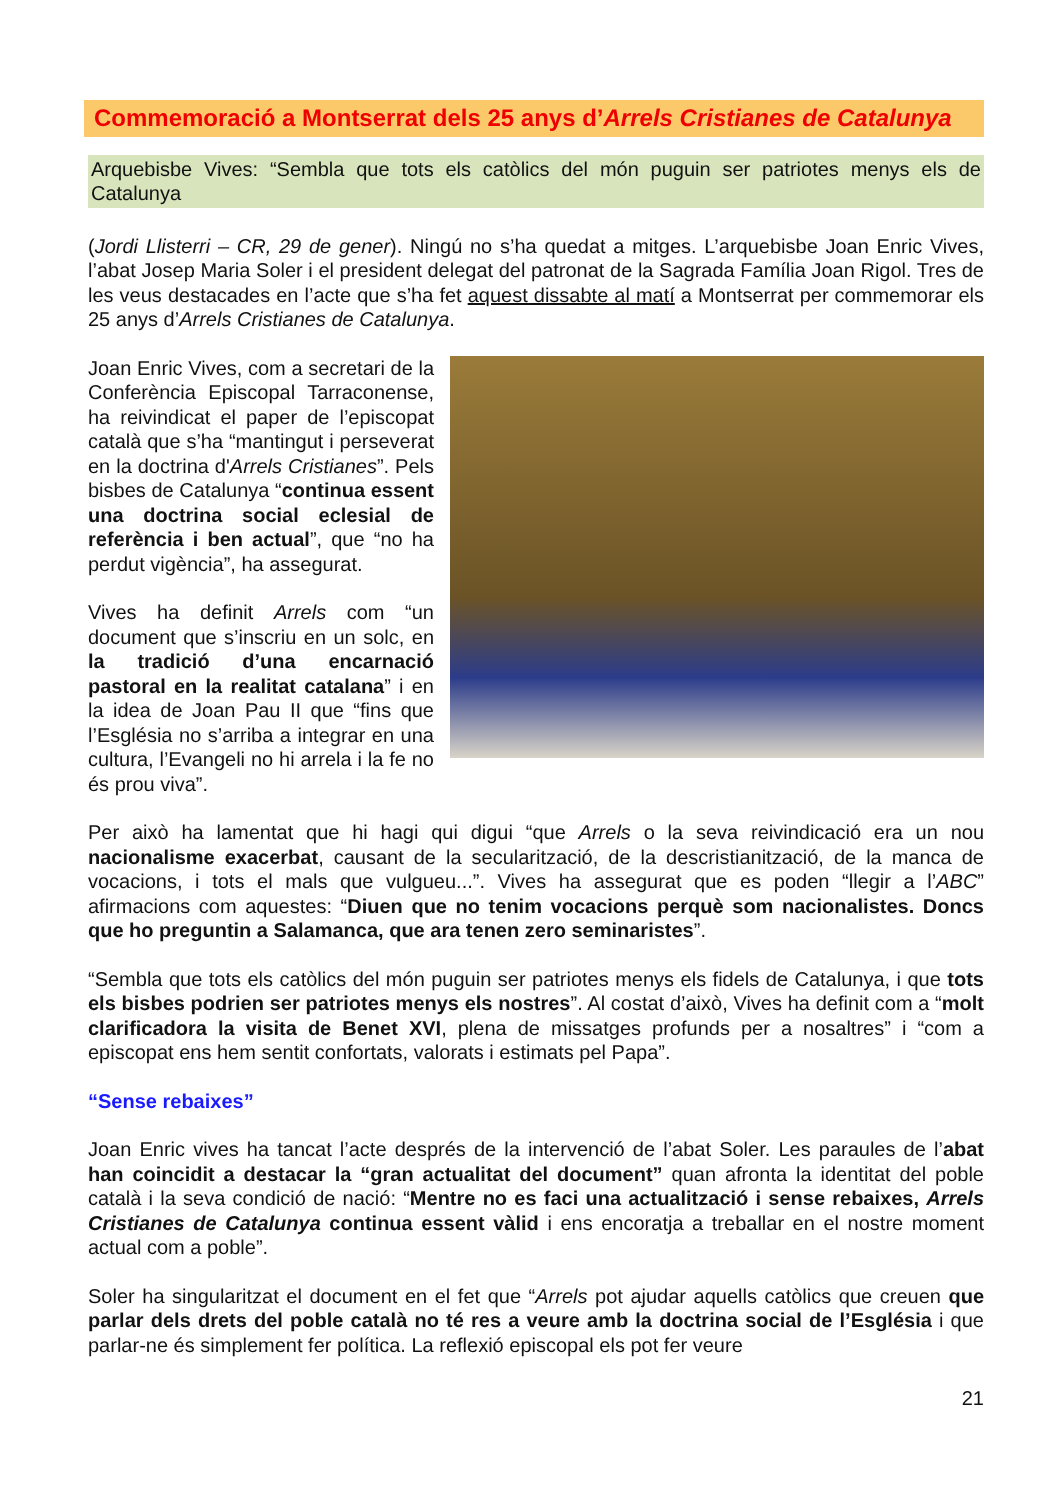Commemoració a Montserrat dels 25 anys d’Arrels Cristianes de Catalunya
Arquebisbe Vives: “Sembla que tots els catòlics del món puguin ser patriotes menys els de Catalunya
(Jordi Llisterri – CR, 29 de gener). Ningú no s’ha quedat a mitges. L’arquebisbe Joan Enric Vives, l’abat Josep Maria Soler i el president delegat del patronat de la Sagrada Família Joan Rigol. Tres de les veus destacades en l’acte que s’ha fet aquest dissabte al matí a Montserrat per commemorar els 25 anys d’Arrels Cristianes de Catalunya.
Joan Enric Vives, com a secretari de la Conferència Episcopal Tarraconense, ha reivindicat el paper de l’episcopat català que s’ha “mantingut i perseverat en la doctrina d'Arrels Cristianes”. Pels bisbes de Catalunya “continua essent una doctrina social eclesial de referència i ben actual”, que “no ha perdut vigència”, ha assegurat.
Vives ha definit Arrels com “un document que s’inscriu en un solc, en la tradició d’una encarnació pastoral en la realitat catalana” i en la idea de Joan Pau II que “fins que l’Església no s’arriba a integrar en una cultura, l’Evangeli no hi arrela i la fe no és prou viva”.
Per això ha lamentat que hi hagi qui digui “que Arrels o la seva reivindicació era un nou nacionalisme exacerbat, causant de la secularització, de la descristianització, de la manca de vocacions, i tots el mals que vulgueu...”. Vives ha assegurat que es poden “llegir a l’ABC” afirmacions com aquestes: “Diuen que no tenim vocacions perquè som nacionalistes. Doncs que ho preguntin a Salamanca, que ara tenen zero seminaristes”.
“Sembla que tots els catòlics del món puguin ser patriotes menys els fidels de Catalunya, i que tots els bisbes podrien ser patriotes menys els nostres”. Al costat d’això, Vives ha definit com a “molt clarificadora la visita de Benet XVI, plena de missatges profunds per a nosaltres” i “com a episcopat ens hem sentit confortats, valorats i estimats pel Papa”.
“Sense rebaixes”
Joan Enric vives ha tancat l’acte després de la intervenció de l’abat Soler. Les paraules de l’abat han coincidit a destacar la “gran actualitat del document” quan afronta la identitat del poble català i la seva condició de nació: “Mentre no es faci una actualització i sense rebaixes, Arrels Cristianes de Catalunya continua essent vàlid i ens encoratja a treballar en el nostre moment actual com a poble”.
Soler ha singularitzat el document en el fet que “Arrels pot ajudar aquells catòlics que creuen que parlar dels drets del poble català no té res a veure amb la doctrina social de l’Església i que parlar-ne és simplement fer política. La reflexió episcopal els pot fer veure
21